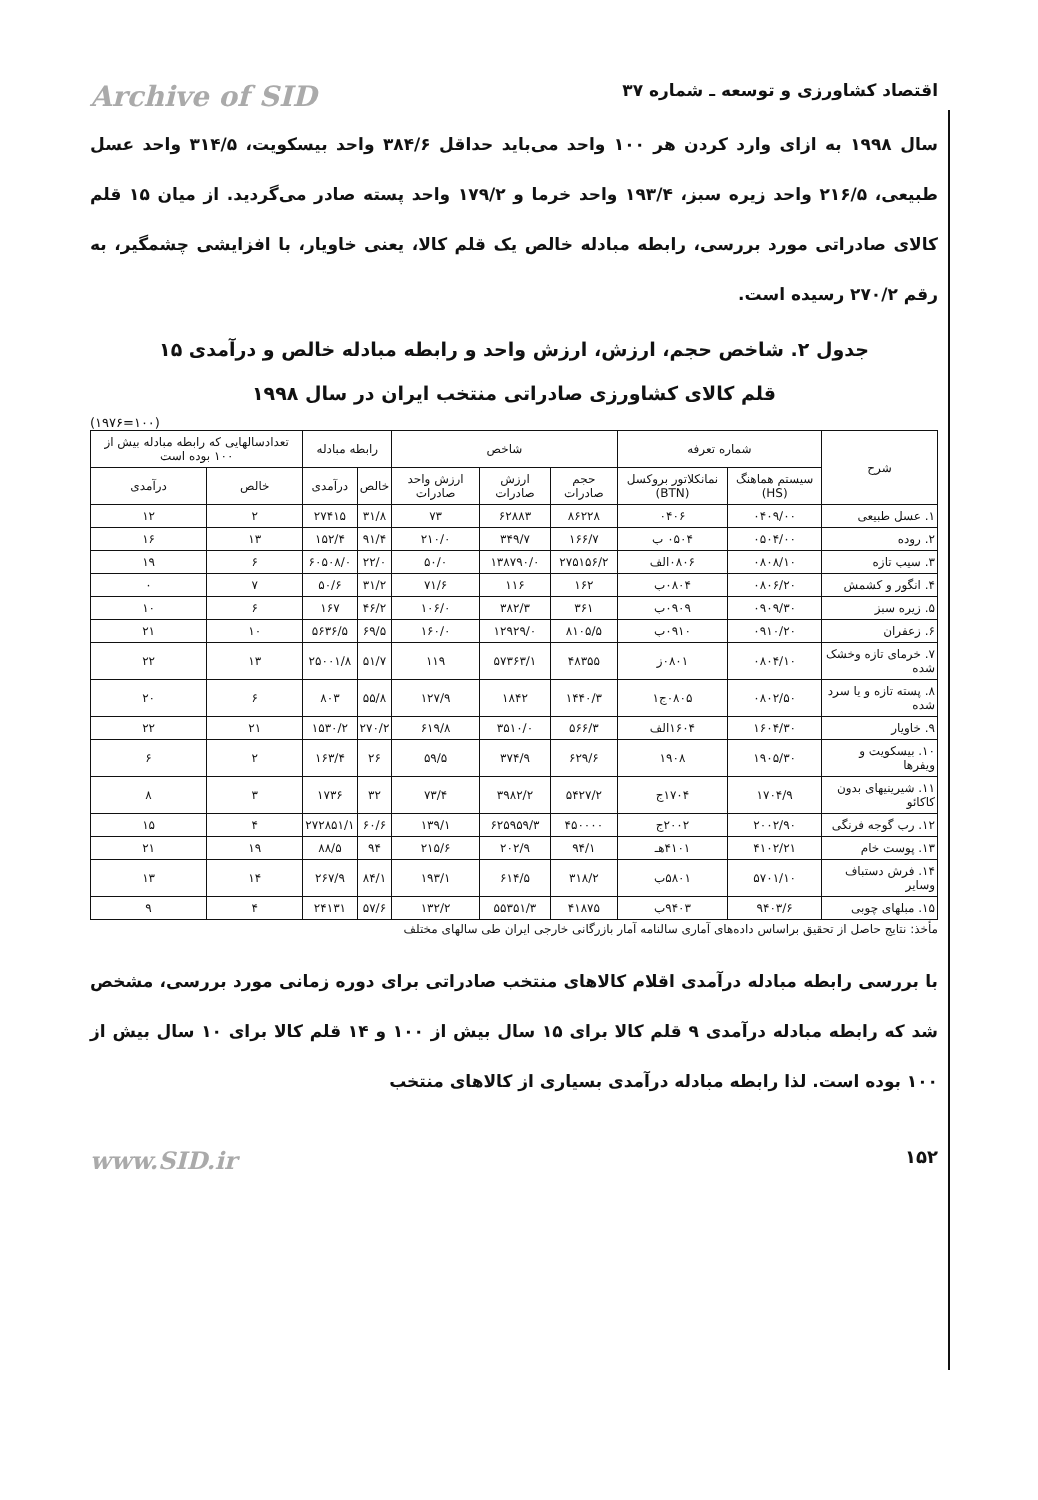اقتصاد کشاورزی و توسعه ـ شماره ۳۷ Archive of SID
سال ۱۹۹۸ به ازای وارد کردن هر ۱۰۰ واحد می‌باید حداقل ۳۸۴/۶ واحد بیسکویت، ۳۱۴/۵ واحد عسل طبیعی، ۲۱۶/۵ واحد زیره سبز، ۱۹۳/۴ واحد خرما و ۱۷۹/۲ واحد پسته صادر می‌گردید. از میان ۱۵ قلم کالای صادراتی مورد بررسی، رابطه مبادله خالص یک قلم کالا، یعنی خاویار، با افزایشی چشمگیر، به رقم ۲۷۰/۲ رسیده است.
جدول ۲. شاخص حجم، ارزش، ارزش واحد و رابطه مبادله خالص و درآمدی ۱۵
قلم کالای کشاورزی صادراتی منتخب ایران در سال ۱۹۹۸
(۱۹۷۶=۱۰۰)
| شرح | شماره تعرفه | | شاخص | | | رابطه مبادله | | تعدادسالهایی که رابطه مبادله بیش از ۱۰۰ بوده است | |
| --- | --- | --- | --- | --- | --- | --- | --- | --- | --- |
| | سیستم هماهنگ (HS) | نمانکلاتور بروکسل (BTN) | حجم صادرات | ارزش صادرات | ارزش واحد صادرات | خالص | درآمدی | خالص | درآمدی |
| ۱. عسل طبیعی | ۰۴۰۹/۰۰ | ۰۴۰۶ | ۸۶۲۲۸ | ۶۲۸۸۳ | ۷۳ | ۳۱/۸ | ۲۷۴۱۵ | ۲ | ۱۲ |
| ۲. روده | ۰۵۰۴/۰۰ | ۰۵۰۴ ب | ۱۶۶/۷ | ۳۴۹/۷ | ۲۱۰/۰ | ۹۱/۴ | ۱۵۲/۴ | ۱۳ | ۱۶ |
| ۳. سیب تازه | ۰۸۰۸/۱۰ | ۰۸۰۶الف | ۲۷۵۱۵۶/۲ | ۱۳۸۷۹۰/۰ | ۵۰/۰ | ۲۲/۰ | ۶۰۵۰۸/۰ | ۶ | ۱۹ |
| ۴. انگور و کشمش | ۰۸۰۶/۲۰ | ۰۸۰۴ب | ۱۶۲ | ۱۱۶ | ۷۱/۶ | ۳۱/۲ | ۵۰/۶ | ۷ | ۰ |
| ۵. زیره سبز | ۰۹۰۹/۳۰ | ۰۹۰۹ب | ۳۶۱ | ۳۸۲/۳ | ۱۰۶/۰ | ۴۶/۲ | ۱۶۷ | ۶ | ۱۰ |
| ۶. زعفران | ۰۹۱۰/۲۰ | ۰۹۱۰ب | ۸۱۰۵/۵ | ۱۲۹۲۹/۰ | ۱۶۰/۰ | ۶۹/۵ | ۵۶۳۶/۵ | ۱۰ | ۲۱ |
| ۷. خرمای تازه وخشک شده | ۰۸۰۴/۱۰ | ۰۸۰۱ز | ۴۸۳۵۵ | ۵۷۳۶۳/۱ | ۱۱۹ | ۵۱/۷ | ۲۵۰۰۱/۸ | ۱۳ | ۲۲ |
| ۸. پسته تازه و یا سرد شده | ۰۸۰۲/۵۰ | ۰۸۰۵ج۱ | ۱۴۴۰/۳ | ۱۸۴۲ | ۱۲۷/۹ | ۵۵/۸ | ۸۰۳ | ۶ | ۲۰ |
| ۹. خاویار | ۱۶۰۴/۳۰ | ۱۶۰۴الف | ۵۶۶/۳ | ۳۵۱۰/۰ | ۶۱۹/۸ | ۲۷۰/۲ | ۱۵۳۰/۲ | ۲۱ | ۲۲ |
| ۱۰. بیسکویت و ویفرها | ۱۹۰۵/۳۰ | ۱۹۰۸ | ۶۲۹/۶ | ۳۷۴/۹ | ۵۹/۵ | ۲۶ | ۱۶۳/۴ | ۲ | ۶ |
| ۱۱. شیرینیهای بدون کاکائو | ۱۷۰۴/۹ | ۱۷۰۴ج | ۵۴۲۷/۲ | ۳۹۸۲/۲ | ۷۳/۴ | ۳۲ | ۱۷۳۶ | ۳ | ۸ |
| ۱۲. رب گوجه فرنگی | ۲۰۰۲/۹۰ | ۲۰۰۲ج | ۴۵۰۰۰۰ | ۶۲۵۹۵۹/۳ | ۱۳۹/۱ | ۶۰/۶ | ۲۷۲۸۵۱/۱ | ۴ | ۱۵ |
| ۱۳. پوست خام | ۴۱۰۲/۲۱ | ۴۱۰۱هـ | ۹۴/۱ | ۲۰۲/۹ | ۲۱۵/۶ | ۹۴ | ۸۸/۵ | ۱۹ | ۲۱ |
| ۱۴. فرش دستباف وسایر | ۵۷۰۱/۱۰ | ۵۸۰۱ب | ۳۱۸/۲ | ۶۱۴/۵ | ۱۹۳/۱ | ۸۴/۱ | ۲۶۷/۹ | ۱۴ | ۱۳ |
| ۱۵. مبلهای چوبی | ۹۴۰۳/۶ | ۹۴۰۳ب | ۴۱۸۷۵ | ۵۵۳۵۱/۳ | ۱۳۲/۲ | ۵۷/۶ | ۲۴۱۳۱ | ۴ | ۹ |
مأخذ: نتایج حاصل از تحقیق براساس داده‌های آماری سالنامه آمار بازرگانی خارجی ایران طی سالهای مختلف
با بررسی رابطه مبادله درآمدی اقلام کالاهای منتخب صادراتی برای دوره زمانی مورد بررسی، مشخص شد که رابطه مبادله درآمدی ۹ قلم کالا برای ۱۵ سال بیش از ۱۰۰ و ۱۴ قلم کالا برای ۱۰ سال بیش از ۱۰۰ بوده است. لذا رابطه مبادله درآمدی بسیاری از کالاهای منتخب
۱۵۲ www.SID.ir